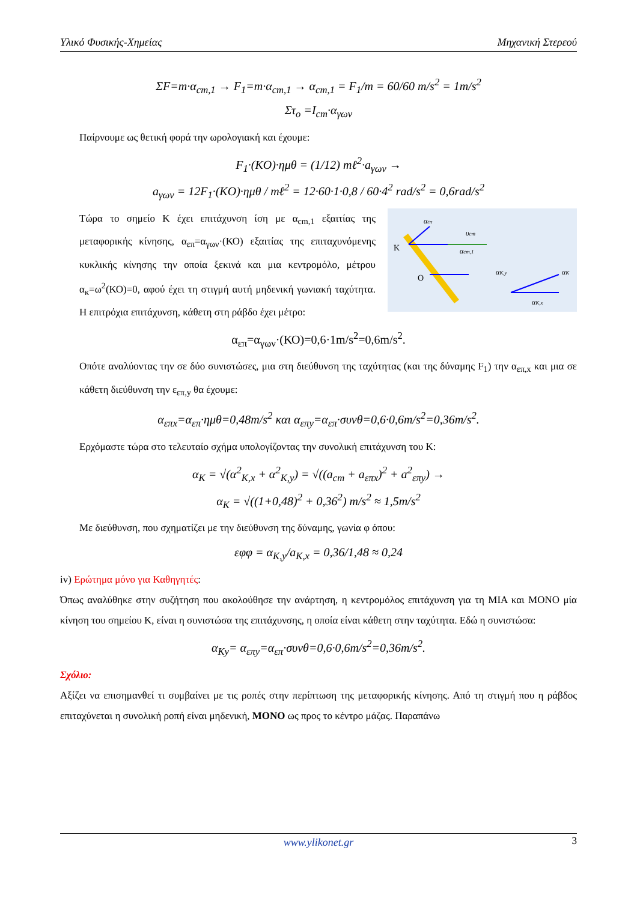Υλικό Φυσικής-Χημείας Μηχανική Στερεού
ΣF=m·α<sub>cm,1</sub> → F<sub>1</sub>=m·α<sub>cm,1</sub> → α<sub>cm,1</sub> = F<sub>1</sub>/m = 60/60 m/s<sup>2</sup> = 1m/s<sup>2</sup>
Στ<sub>o</sub> =I<sub>cm</sub>·α<sub>γων</sub>
Παίρνουμε ως θετική φορά την ωρολογιακή και έχουμε:
F<sub>1</sub>·(KO)·ημθ = (1/12) mℓ<sup>2</sup>·a<sub>γων</sub> →
a<sub>γων</sub> = 12F<sub>1</sub>·(KO)·ημθ / mℓ<sup>2</sup> = 12·60·1·0,8 / 60·4<sup>2</sup> rad/s<sup>2</sup> = 0,6rad/s<sup>2</sup>
K
O
αK,y
αK
αK,x
αcm,1
αεπ
υcm
Τώρα το σημείο Κ έχει επιτάχυνση ίση με α<sub>cm,1</sub> εξαιτίας της μεταφορικής κίνησης, α<sub>επ</sub>=α<sub>γων</sub>·(ΚΟ) εξαιτίας της επιταχυνόμενης κυκλικής κίνησης την οποία ξεκινά και μια κεντρομόλο, μέτρου α<sub>κ</sub>=ω<sup>2</sup>(ΚΟ)=0, αφού έχει τη στιγμή αυτή μηδενική γωνιακή ταχύτητα. Η επιτρόχια επιτάχυνση, κάθετη στη ράβδο έχει μέτρο:
α<sub>επ</sub>=α<sub>γων</sub>·(ΚΟ)=0,6·1m/s<sup>2</sup>=0,6m/s<sup>2</sup>.
Οπότε αναλύοντας την σε δύο συνιστώσες, μια στη διεύθυνση της ταχύτητας (και της δύναμης F<sub>1</sub>) την α<sub>επ,x</sub> και μια σε κάθετη διεύθυνση την ε<sub>επ,y</sub> θα έχουμε:
α<sub>επx</sub>=α<sub>επ</sub>·ημθ=0,48m/s<sup>2</sup> και α<sub>επy</sub>=α<sub>επ</sub>·συνθ=0,6·0,6m/s<sup>2</sup>=0,36m/s<sup>2</sup>.
Ερχόμαστε τώρα στο τελευταίο σχήμα υπολογίζοντας την συνολική επιτάχυνση του Κ:
α<sub>K</sub> = √(α<sup>2</sup><sub>K,x</sub> + α<sup>2</sup><sub>K,y</sub>) = √((a<sub>cm</sub> + a<sub>επx</sub>)<sup>2</sup> + a<sup>2</sup><sub>επy</sub>) →
α<sub>K</sub> = √((1+0,48)<sup>2</sup> + 0,36<sup>2</sup>) m/s<sup>2</sup> ≈ 1,5m/s<sup>2</sup>
Με διεύθυνση, που σχηματίζει με την διεύθυνση της δύναμης, γωνία φ όπου:
εφφ = α<sub>K,y</sub>/a<sub>K,x</sub> = 0,36/1,48 ≈ 0,24
iv) Ερώτημα μόνο για Καθηγητές:
Όπως αναλύθηκε στην συζήτηση που ακολούθησε την ανάρτηση, η κεντρομόλος επιτάχυνση για τη ΜΙΑ και ΜΟΝΟ μία κίνηση του σημείου Κ, είναι η συνιστώσα της επιτάχυνσης, η οποία είναι κάθετη στην ταχύτητα. Εδώ η συνιστώσα:
α<sub>Ky</sub>= α<sub>επy</sub>=α<sub>επ</sub>·συνθ=0,6·0,6m/s<sup>2</sup>=0,36m/s<sup>2</sup>.
Σχόλιο:
Αξίζει να επισημανθεί τι συμβαίνει με τις ροπές στην περίπτωση της μεταφορικής κίνησης. Από τη στιγμή που η ράβδος επιταχύνεται η συνολική ροπή είναι μηδενική, ΜΟΝΟ ως προς το κέντρο μάζας. Παραπάνω
www.ylikonet.gr 3